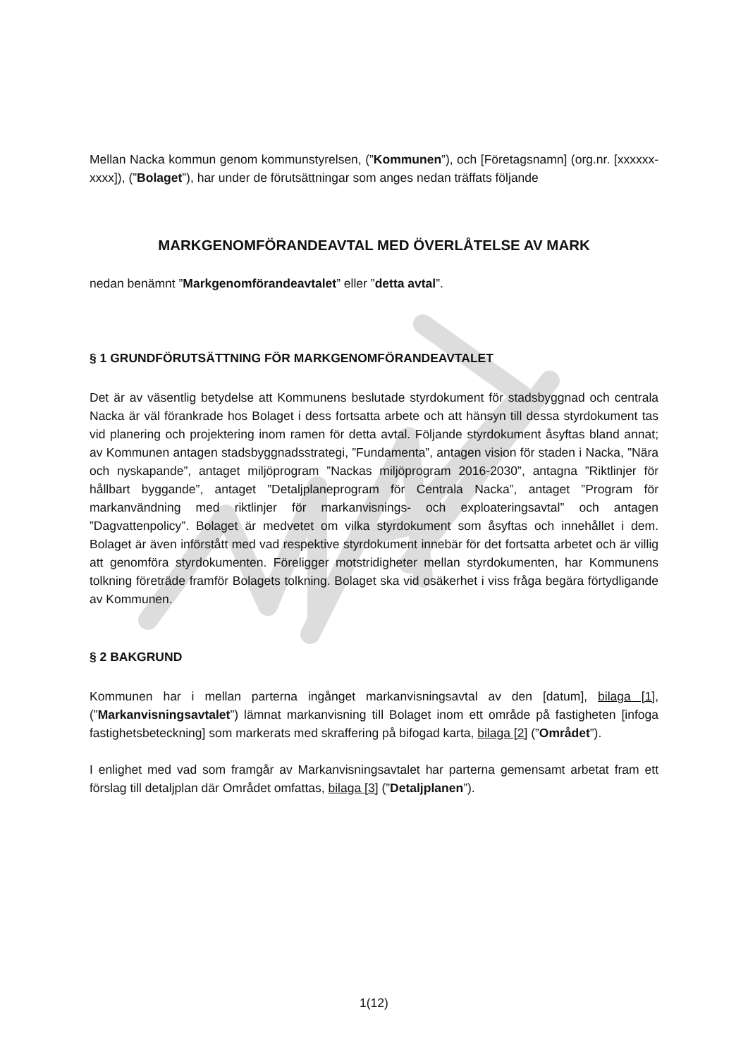Mellan Nacka kommun genom kommunstyrelsen, (”Kommunen”), och [Företagsnamn] (org.nr. [xxxxxx-xxxx]), (”Bolaget”), har under de förutsättningar som anges nedan träffats följande
MARKGENOMFÖRANDEAVTAL MED ÖVERLÅTELSE AV MARK
nedan benämnt ”Markgenomförandeavtalet” eller ”detta avtal”.
§ 1 GRUNDFÖRUTSÄTTNING FÖR MARKGENOMFÖRANDEAVTALET
Det är av väsentlig betydelse att Kommunens beslutade styrdokument för stadsbyggnad och centrala Nacka är väl förankrade hos Bolaget i dess fortsatta arbete och att hänsyn till dessa styrdokument tas vid planering och projektering inom ramen för detta avtal. Följande styrdokument åsyftas bland annat; av Kommunen antagen stadsbyggnadsstrategi, ”Fundamenta”, antagen vision för staden i Nacka, ”Nära och nyskapande”, antaget miljöprogram ”Nackas miljöprogram 2016-2030”, antagna ”Riktlinjer för hållbart byggande”, antaget ”Detaljplaneprogram för Centrala Nacka”, antaget ”Program för markanvändning med riktlinjer för markanvisnings- och exploateringsavtal” och antagen ”Dagvattenpolicy”. Bolaget är medvetet om vilka styrdokument som åsyftas och innehållet i dem. Bolaget är även införstått med vad respektive styrdokument innebär för det fortsatta arbetet och är villig att genomföra styrdokumenten. Föreligger motstridigheter mellan styrdokumenten, har Kommunens tolkning företräde framför Bolagets tolkning. Bolaget ska vid osäkerhet i viss fråga begära förtydligande av Kommunen.
§ 2 BAKGRUND
Kommunen har i mellan parterna ingånget markanvisningsavtal av den [datum], bilaga [1], (”Markanvisningsavtalet”) lämnat markanvisning till Bolaget inom ett område på fastigheten [infoga fastighetsbeteckning] som markerats med skraffering på bifogad karta, bilaga [2] (”Området”).
I enlighet med vad som framgår av Markanvisningsavtalet har parterna gemensamt arbetat fram ett förslag till detaljplan där Området omfattas, bilaga [3] (”Detaljplanen”).
1(12)